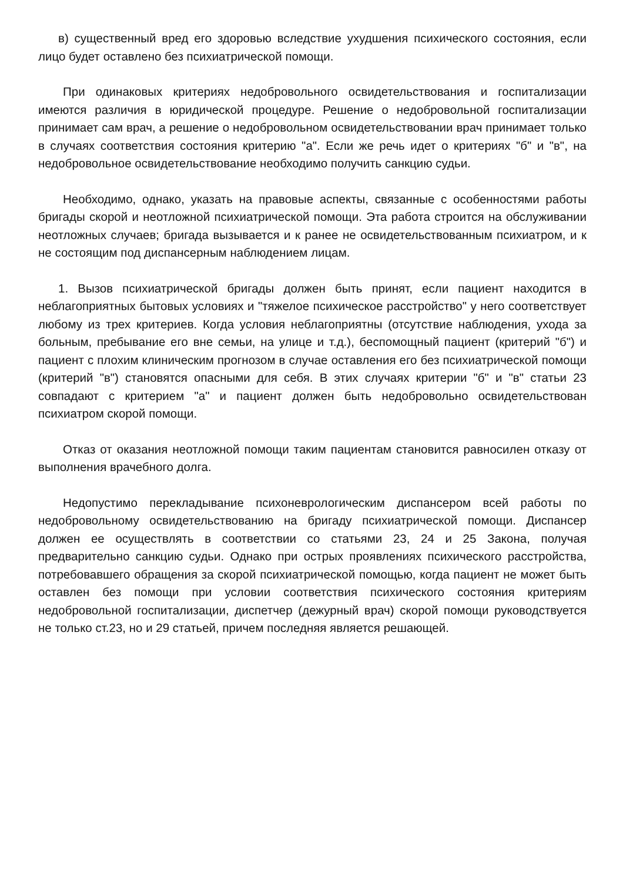в) существенный вред его здоровью вследствие ухудшения психического состояния, если лицо будет оставлено без психиатрической помощи.
При одинаковых критериях недобровольного освидетельствования и госпитализации имеются различия в юридической процедуре. Решение о недобровольной госпитализации принимает сам врач, а решение о недобровольном освидетельствовании врач принимает только в случаях соответствия состояния критерию "а". Если же речь идет о критериях "б" и "в", на недобровольное освидетельствование необходимо получить санкцию судьи.
Необходимо, однако, указать на правовые аспекты, связанные с особенностями работы бригады скорой и неотложной психиатрической помощи. Эта работа строится на обслуживании неотложных случаев; бригада вызывается и к ранее не освидетельствованным психиатром, и к не состоящим под диспансерным наблюдением лицам.
1. Вызов психиатрической бригады должен быть принят, если пациент находится в неблагоприятных бытовых условиях и "тяжелое психическое расстройство" у него соответствует любому из трех критериев. Когда условия неблагоприятны (отсутствие наблюдения, ухода за больным, пребывание его вне семьи, на улице и т.д.), беспомощный пациент (критерий "б") и пациент с плохим клиническим прогнозом в случае оставления его без психиатрической помощи (критерий "в") становятся опасными для себя. В этих случаях критерии "б" и "в" статьи 23 совпадают с критерием "а" и пациент должен быть недобровольно освидетельствован психиатром скорой помощи.
Отказ от оказания неотложной помощи таким пациентам становится равносилен отказу от выполнения врачебного долга.
Недопустимо перекладывание психоневрологическим диспансером всей работы по недобровольному освидетельствованию на бригаду психиатрической помощи. Диспансер должен ее осуществлять в соответствии со статьями 23, 24 и 25 Закона, получая предварительно санкцию судьи. Однако при острых проявлениях психического расстройства, потребовавшего обращения за скорой психиатрической помощью, когда пациент не может быть оставлен без помощи при условии соответствия психического состояния критериям недобровольной госпитализации, диспетчер (дежурный врач) скорой помощи руководствуется не только ст.23, но и 29 статьей, причем последняя является решающей.